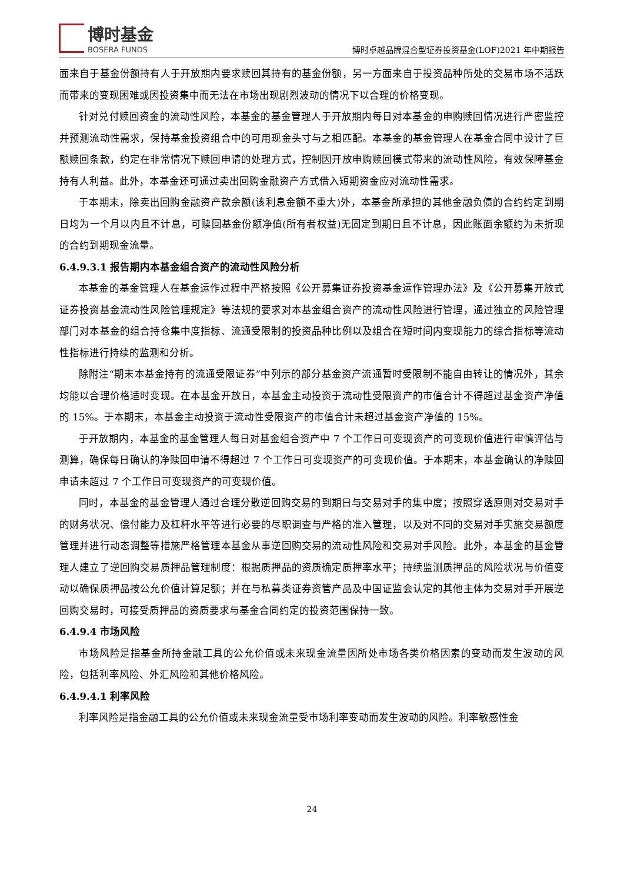博时基金
BOSERA FUNDS
博时卓越品牌混合型证券投资基金(LOF)2021 年中期报告
面来自于基金份额持有人于开放期内要求赎回其持有的基金份额，另一方面来自于投资品种所处的交易市场不活跃而带来的变现困难或因投资集中而无法在市场出现剧烈波动的情况下以合理的价格变现。
针对兑付赎回资金的流动性风险，本基金的基金管理人于开放期内每日对本基金的申购赎回情况进行严密监控并预测流动性需求，保持基金投资组合中的可用现金头寸与之相匹配。本基金的基金管理人在基金合同中设计了巨额赎回条款，约定在非常情况下赎回申请的处理方式，控制因开放申购赎回模式带来的流动性风险，有效保障基金持有人利益。此外，本基金还可通过卖出回购金融资产方式借入短期资金应对流动性需求。
于本期末，除卖出回购金融资产款余额(该利息金额不重大)外，本基金所承担的其他金融负债的合约约定到期日均为一个月以内且不计息，可赎回基金份额净值(所有者权益)无固定到期日且不计息，因此账面余额约为未折现的合约到期现金流量。
6.4.9.3.1 报告期内本基金组合资产的流动性风险分析
本基金的基金管理人在基金运作过程中严格按照《公开募集证券投资基金运作管理办法》及《公开募集开放式证券投资基金流动性风险管理规定》等法规的要求对本基金组合资产的流动性风险进行管理，通过独立的风险管理部门对本基金的组合持仓集中度指标、流通受限制的投资品种比例以及组合在短时间内变现能力的综合指标等流动性指标进行持续的监测和分析。
除附注“期末本基金持有的流通受限证券”中列示的部分基金资产流通暂时受限制不能自由转让的情况外，其余均能以合理价格适时变现。在本基金开放日，本基金主动投资于流动性受限资产的市值合计不得超过基金资产净值的 15%。于本期末，本基金主动投资于流动性受限资产的市值合计未超过基金资产净值的 15%。
于开放期内，本基金的基金管理人每日对基金组合资产中 7 个工作日可变现资产的可变现价值进行审慎评估与测算，确保每日确认的净赎回申请不得超过 7 个工作日可变现资产的可变现价值。于本期末，本基金确认的净赎回申请未超过 7 个工作日可变现资产的可变现价值。
同时，本基金的基金管理人通过合理分散逆回购交易的到期日与交易对手的集中度；按照穿透原则对交易对手的财务状况、偿付能力及杠杆水平等进行必要的尽职调查与严格的准入管理，以及对不同的交易对手实施交易额度管理并进行动态调整等措施严格管理本基金从事逆回购交易的流动性风险和交易对手风险。此外，本基金的基金管理人建立了逆回购交易质押品管理制度：根据质押品的资质确定质押率水平；持续监测质押品的风险状况与价值变动以确保质押品按公允价值计算足额；并在与私募类证券资管产品及中国证监会认定的其他主体为交易对手开展逆回购交易时，可接受质押品的资质要求与基金合同约定的投资范围保持一致。
6.4.9.4 市场风险
市场风险是指基金所持金融工具的公允价值或未来现金流量因所处市场各类价格因素的变动而发生波动的风险，包括利率风险、外汇风险和其他价格风险。
6.4.9.4.1 利率风险
利率风险是指金融工具的公允价值或未来现金流量受市场利率变动而发生波动的风险。利率敏感性金
24